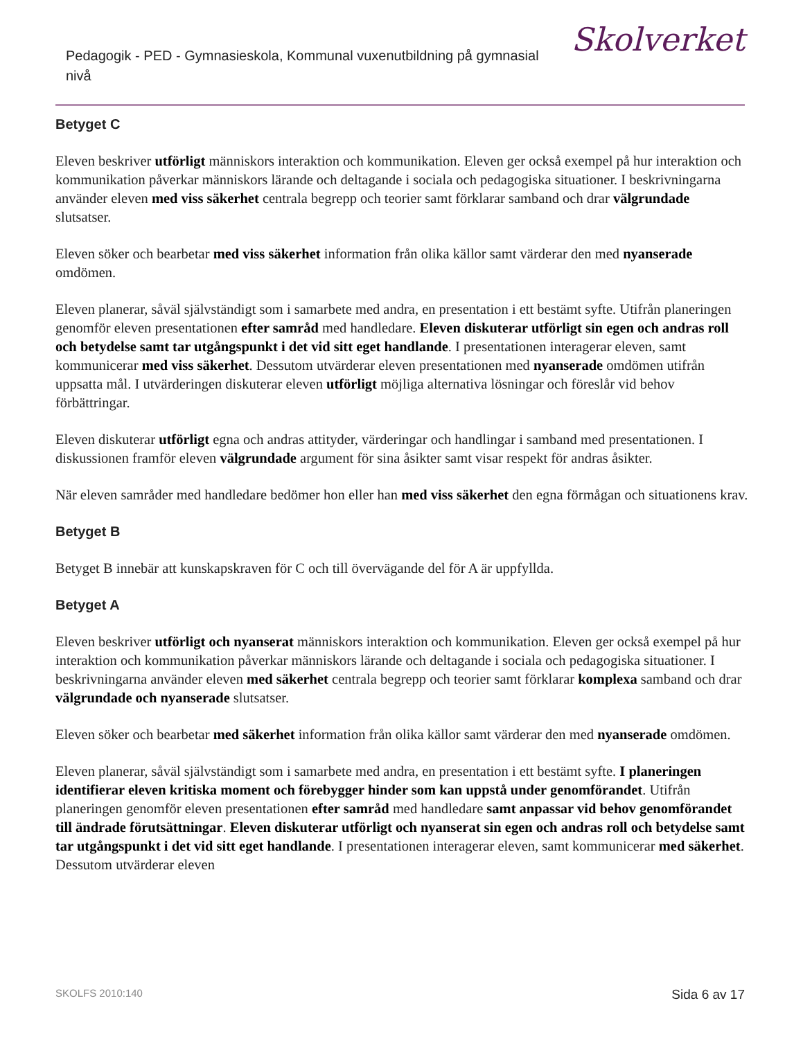Pedagogik - PED - Gymnasieskola, Kommunal vuxenutbildning på gymnasial nivå
Skolverket
Betyget C
Eleven beskriver utförligt människors interaktion och kommunikation. Eleven ger också exempel på hur interaktion och kommunikation påverkar människors lärande och deltagande i sociala och pedagogiska situationer. I beskrivningarna använder eleven med viss säkerhet centrala begrepp och teorier samt förklarar samband och drar välgrundade slutsatser.
Eleven söker och bearbetar med viss säkerhet information från olika källor samt värderar den med nyanserade omdömen.
Eleven planerar, såväl självständigt som i samarbete med andra, en presentation i ett bestämt syfte. Utifrån planeringen genomför eleven presentationen efter samråd med handledare. Eleven diskuterar utförligt sin egen och andras roll och betydelse samt tar utgångspunkt i det vid sitt eget handlande. I presentationen interagerar eleven, samt kommunicerar med viss säkerhet. Dessutom utvärderar eleven presentationen med nyanserade omdömen utifrån uppsatta mål. I utvärderingen diskuterar eleven utförligt möjliga alternativa lösningar och föreslår vid behov förbättringar.
Eleven diskuterar utförligt egna och andras attityder, värderingar och handlingar i samband med presentationen. I diskussionen framför eleven välgrundade argument för sina åsikter samt visar respekt för andras åsikter.
När eleven samråder med handledare bedömer hon eller han med viss säkerhet den egna förmågan och situationens krav.
Betyget B
Betyget B innebär att kunskapskraven för C och till övervägande del för A är uppfyllda.
Betyget A
Eleven beskriver utförligt och nyanserat människors interaktion och kommunikation. Eleven ger också exempel på hur interaktion och kommunikation påverkar människors lärande och deltagande i sociala och pedagogiska situationer. I beskrivningarna använder eleven med säkerhet centrala begrepp och teorier samt förklarar komplexa samband och drar välgrundade och nyanserade slutsatser.
Eleven söker och bearbetar med säkerhet information från olika källor samt värderar den med nyanserade omdömen.
Eleven planerar, såväl självständigt som i samarbete med andra, en presentation i ett bestämt syfte. I planeringen identifierar eleven kritiska moment och förebygger hinder som kan uppstå under genomförandet. Utifrån planeringen genomför eleven presentationen efter samråd med handledare samt anpassar vid behov genomförandet till ändrade förutsättningar. Eleven diskuterar utförligt och nyanserat sin egen och andras roll och betydelse samt tar utgångspunkt i det vid sitt eget handlande. I presentationen interagerar eleven, samt kommunicerar med säkerhet. Dessutom utvärderar eleven
SKOLFS 2010:140 Sida 6 av 17